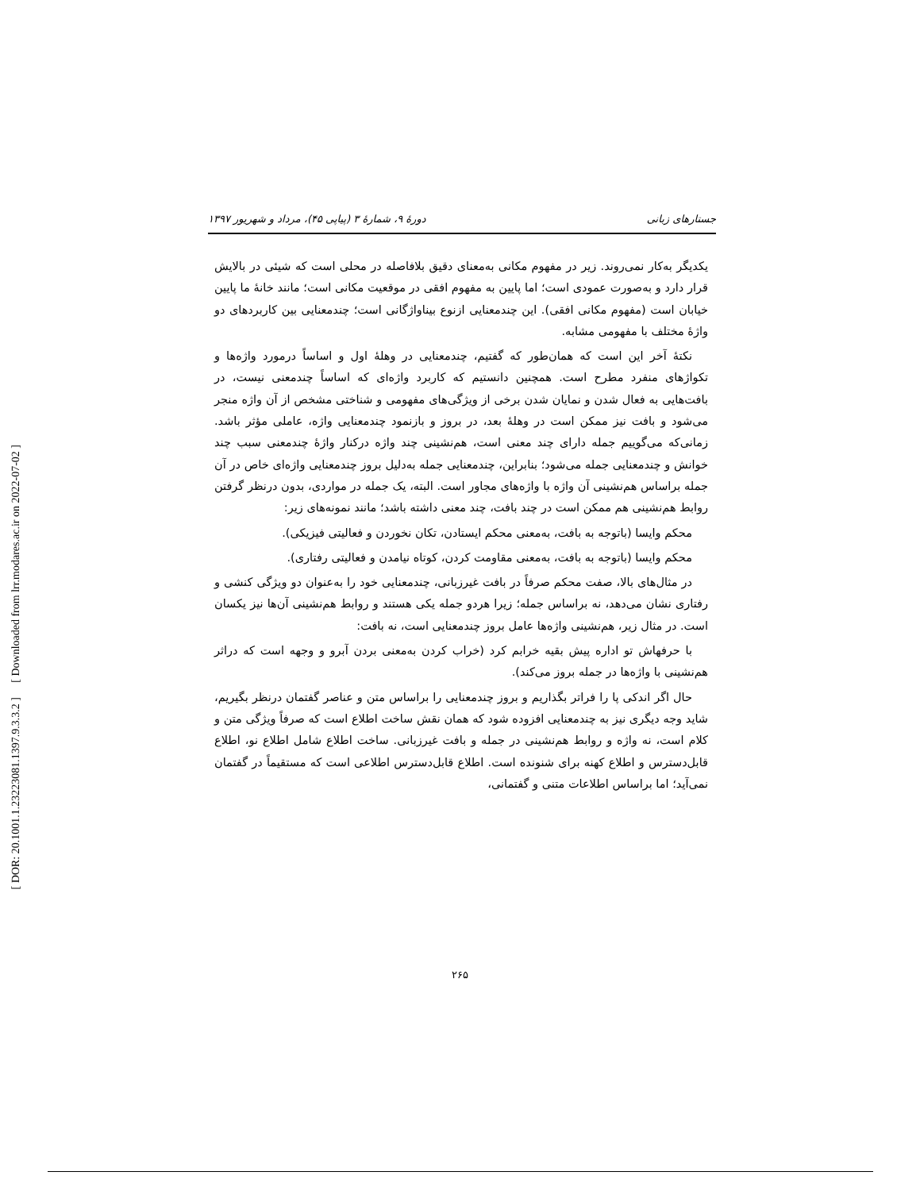[ Downloaded from lrr.modares.ac.ir on 2022-07-02 ]
[ DOR: 20.1001.1.23223081.1397.9.3.3.2 ]
جستارهای زبانی دورهٔ ۹، شمارهٔ ۳ (پیاپی ۴۵)، مرداد و شهریور ۱۳۹۷
یکدیگر به‌کار نمی‌روند. زیر در مفهوم مکانی به‌معنای دقیق بلافاصله در محلی است که شیئی در بالایش قرار دارد و به‌صورت عمودی است؛ اما پایین به مفهوم افقی در موقعیت مکانی است؛ مانند خانهٔ ما پایین خیابان است (مفهوم مکانی افقی). این چندمعنایی ازنوع بیناواژگانی است؛ چندمعنایی بین کاربردهای دو واژهٔ مختلف با مفهومی مشابه.
نکتهٔ آخر این است که همان‌طور که گفتیم، چندمعنایی در وهلهٔ اول و اساساً درمورد واژه‌ها و تکواژهای منفرد مطرح است. همچنین دانستیم که کاربرد واژه‌ای که اساساً چندمعنی نیست، در بافت‌هایی به فعال شدن و نمایان شدن برخی از ویژگی‌های مفهومی و شناختی مشخص از آن واژه منجر می‌شود و بافت نیز ممکن است در وهلهٔ بعد، در بروز و بازنمود چندمعنایی واژه، عاملی مؤثر باشد. زمانی‌که می‌گوییم جمله دارای چند معنی است، هم‌نشینی چند واژه درکنار واژهٔ چندمعنی سبب چند خوانش و چندمعنایی جمله می‌شود؛ بنابراین، چندمعنایی جمله به‌دلیل بروز چندمعنایی واژه‌ای خاص در آن جمله براساس هم‌نشینی آن واژه با واژه‌های مجاور است. البته، یک جمله در مواردی، بدون درنظر گرفتن روابط هم‌نشینی هم ممکن است در چند بافت، چند معنی داشته باشد؛ مانند نمونه‌های زیر:
محکم وایسا (باتوجه به بافت، به‌معنی محکم ایستادن، تکان نخوردن و فعالیتی فیزیکی).
محکم وایسا (باتوجه به بافت، به‌معنی مقاومت کردن، کوتاه نیامدن و فعالیتی رفتاری).
در مثال‌های بالا، صفت محکم صرفاً در بافت غیرزبانی، چندمعنایی خود را به‌عنوان دو ویژگی کنشی و رفتاری نشان می‌دهد، نه براساس جمله؛ زیرا هردو جمله یکی هستند و روابط هم‌نشینی آن‌ها نیز یکسان است. در مثال زیر، هم‌نشینی واژه‌ها عامل بروز چندمعنایی است، نه بافت:
با حرفهاش تو اداره پیش بقیه خرابم کرد (خراب کردن به‌معنی بردن آبرو و وجهه است که دراثر هم‌نشینی با واژه‌ها در جمله بروز می‌کند).
حال اگر اندکی پا را فراتر بگذاریم و بروز چندمعنایی را براساس متن و عناصر گفتمان درنظر بگیریم، شاید وجه دیگری نیز به چندمعنایی افزوده شود که همان نقش ساخت اطلاع است که صرفاً ویژگی متن و کلام است، نه واژه و روابط هم‌نشینی در جمله و بافت غیرزبانی. ساخت اطلاع شامل اطلاع نو، اطلاع قابل‌دسترس و اطلاع کهنه برای شنونده است. اطلاع قابل‌دسترس اطلاعی است که مستقیماً در گفتمان نمی‌آید؛ اما براساس اطلاعات متنی و گفتمانی،
۲۶۵